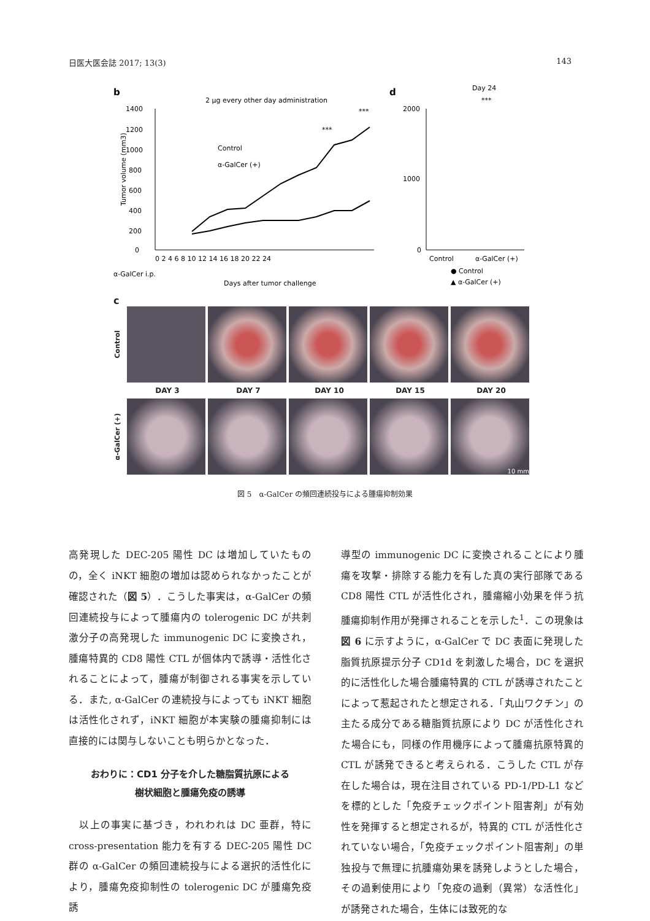日医大医会誌 2017; 13(3) 143
b
2 μg every other day administration
1400
1200
1000
800
600
400
200
0
***
***
Control
α-GalCer (+)
0 2 4 6 8 10 12 14 16 18 20 22 24
α-GalCer i.p.
Days after tumor challenge
Tumor volume (mm3)
d
Day 24
***
2000
1000
0
Control
α-GalCer (+)
● Control
▲ α-GalCer (+)
c
Control
DAY 3 DAY 7 DAY 10 DAY 15 DAY 20
α-GalCer (+)
10 mm
図 5　α-GalCer の頻回連続投与による腫瘍抑制効果
高発現した DEC-205 陽性 DC は増加していたものの，全く iNKT 細胞の増加は認められなかったことが確認された（図 5）．こうした事実は，α-GalCer の頻回連続投与によって腫瘍内の tolerogenic DC が共刺激分子の高発現した immunogenic DC に変換され，腫瘍特異的 CD8 陽性 CTL が個体内で誘導・活性化されることによって，腫瘍が制御される事実を示している．また, α-GalCer の連続投与によっても iNKT 細胞は活性化されず，iNKT 細胞が本実験の腫瘍抑制には直接的には関与しないことも明らかとなった．
おわりに：CD1 分子を介した糖脂質抗原による
樹状細胞と腫瘍免疫の誘導
　以上の事実に基づき，われわれは DC 亜群，特に cross-presentation 能力を有する DEC-205 陽性 DC 群の α-GalCer の頻回連続投与による選択的活性化により，腫瘍免疫抑制性の tolerogenic DC が腫瘍免疫誘
導型の immunogenic DC に変換されることにより腫瘍を攻撃・排除する能力を有した真の実行部隊である CD8 陽性 CTL が活性化され，腫瘍縮小効果を伴う抗腫瘍抑制作用が発揮されることを示した<sup>1</sup>．この現象は図 6 に示すように，α-GalCer で DC 表面に発現した脂質抗原提示分子 CD1d を刺激した場合，DC を選択的に活性化した場合腫瘍特異的 CTL が誘導されたことによって惹起されたと想定される．「丸山ワクチン」の主たる成分である糖脂質抗原により DC が活性化された場合にも，同様の作用機序によって腫瘍抗原特異的 CTL が誘発できると考えられる．こうした CTL が存在した場合は，現在注目されている PD-1/PD-L1 などを標的とした「免疫チェックポイント阻害剤」が有効性を発揮すると想定されるが，特異的 CTL が活性化されていない場合，「免疫チェックポイント阻害剤」の単独投与で無理に抗腫瘍効果を誘発しようとした場合，その過剰使用により「免疫の過剰（異常）な活性化」が誘発された場合，生体には致死的な